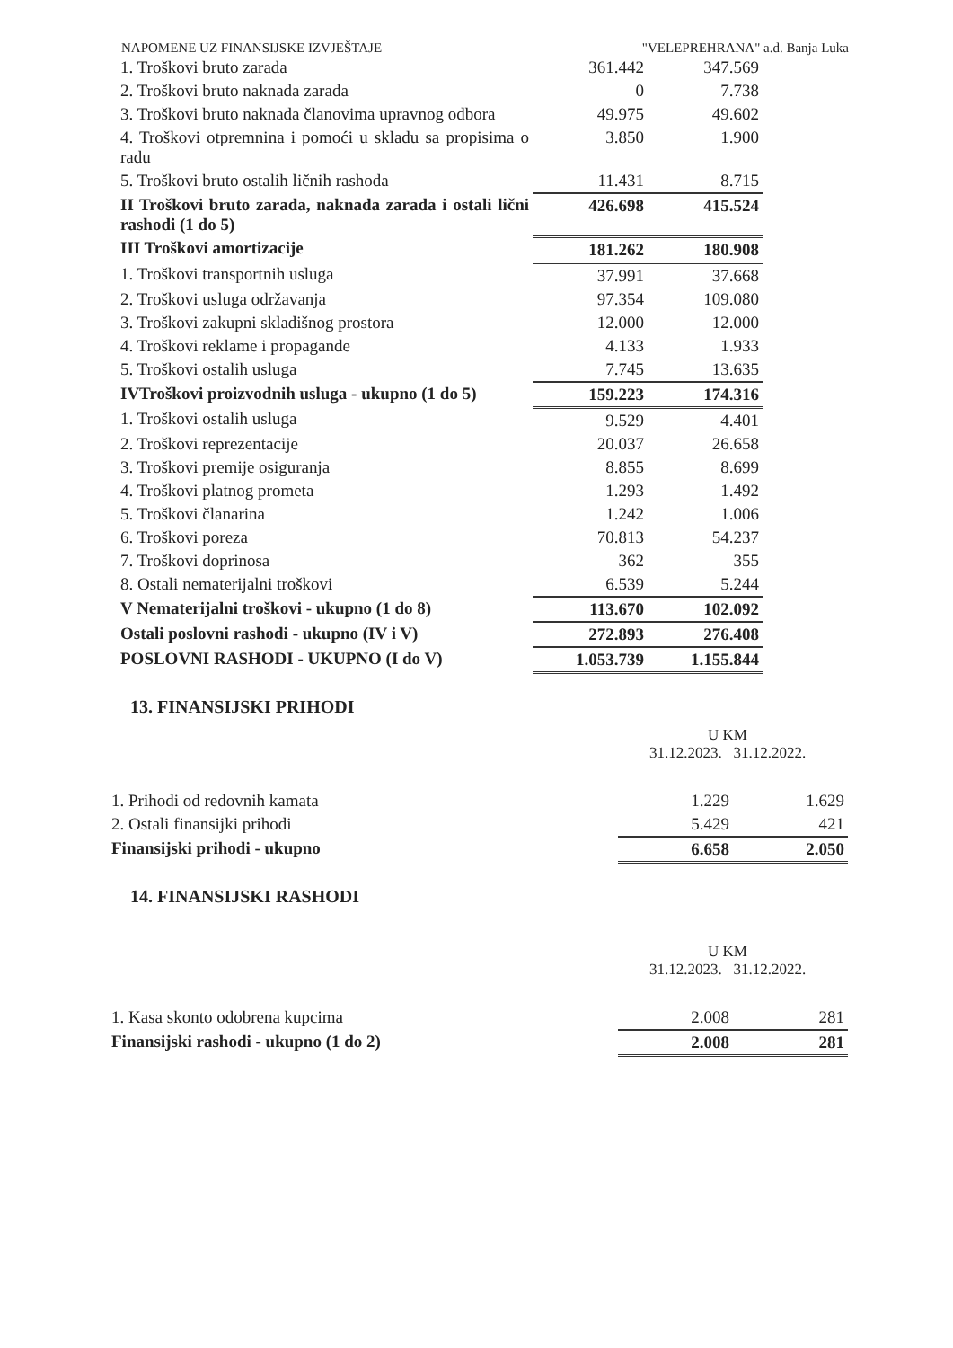NAPOMENE UZ FINANSIJSKE IZVJEŠTAJE "VELEPREHRANA" a.d. Banja Luka
| 1. Troškovi bruto zarada | 361.442 | 347.569 |
| 2. Troškovi bruto naknada zarada | 0 | 7.738 |
| 3. Troškovi bruto naknada članovima upravnog odbora | 49.975 | 49.602 |
| 4. Troškovi otpremnina i pomoći u skladu sa propisima o radu | 3.850 | 1.900 |
| 5. Troškovi bruto ostalih ličnih rashoda | 11.431 | 8.715 |
| II Troškovi bruto zarada, naknada zarada i ostali lični rashodi (1 do 5) | 426.698 | 415.524 |
| III Troškovi amortizacije | 181.262 | 180.908 |
| 1. Troškovi transportnih usluga | 37.991 | 37.668 |
| 2. Troškovi usluga održavanja | 97.354 | 109.080 |
| 3. Troškovi zakupni skladišnog prostora | 12.000 | 12.000 |
| 4. Troškovi reklame i propagande | 4.133 | 1.933 |
| 5. Troškovi ostalih usluga | 7.745 | 13.635 |
| IVTroškovi proizvodnih usluga - ukupno (1 do 5) | 159.223 | 174.316 |
| 1. Troškovi ostalih usluga | 9.529 | 4.401 |
| 2. Troškovi reprezentacije | 20.037 | 26.658 |
| 3. Troškovi premije osiguranja | 8.855 | 8.699 |
| 4. Troškovi platnog prometa | 1.293 | 1.492 |
| 5. Troškovi članarina | 1.242 | 1.006 |
| 6. Troškovi poreza | 70.813 | 54.237 |
| 7. Troškovi doprinosa | 362 | 355 |
| 8. Ostali nematerijalni troškovi | 6.539 | 5.244 |
| V Nematerijalni troškovi - ukupno (1 do 8) | 113.670 | 102.092 |
| Ostali poslovni rashodi - ukupno (IV i V) | 272.893 | 276.408 |
| POSLOVNI RASHODI - UKUPNO (I do V) | 1.053.739 | 1.155.844 |
13. FINANSIJSKI PRIHODI
U KM
31.12.2023. 31.12.2022.
| 1. Prihodi od redovnih kamata | 1.229 | 1.629 |
| 2. Ostali finansijki prihodi | 5.429 | 421 |
| Finansijski prihodi - ukupno | 6.658 | 2.050 |
14. FINANSIJSKI RASHODI
U KM
31.12.2023. 31.12.2022.
| 1. Kasa skonto odobrena kupcima | 2.008 | 281 |
| Finansijski rashodi - ukupno (1 do 2) | 2.008 | 281 |